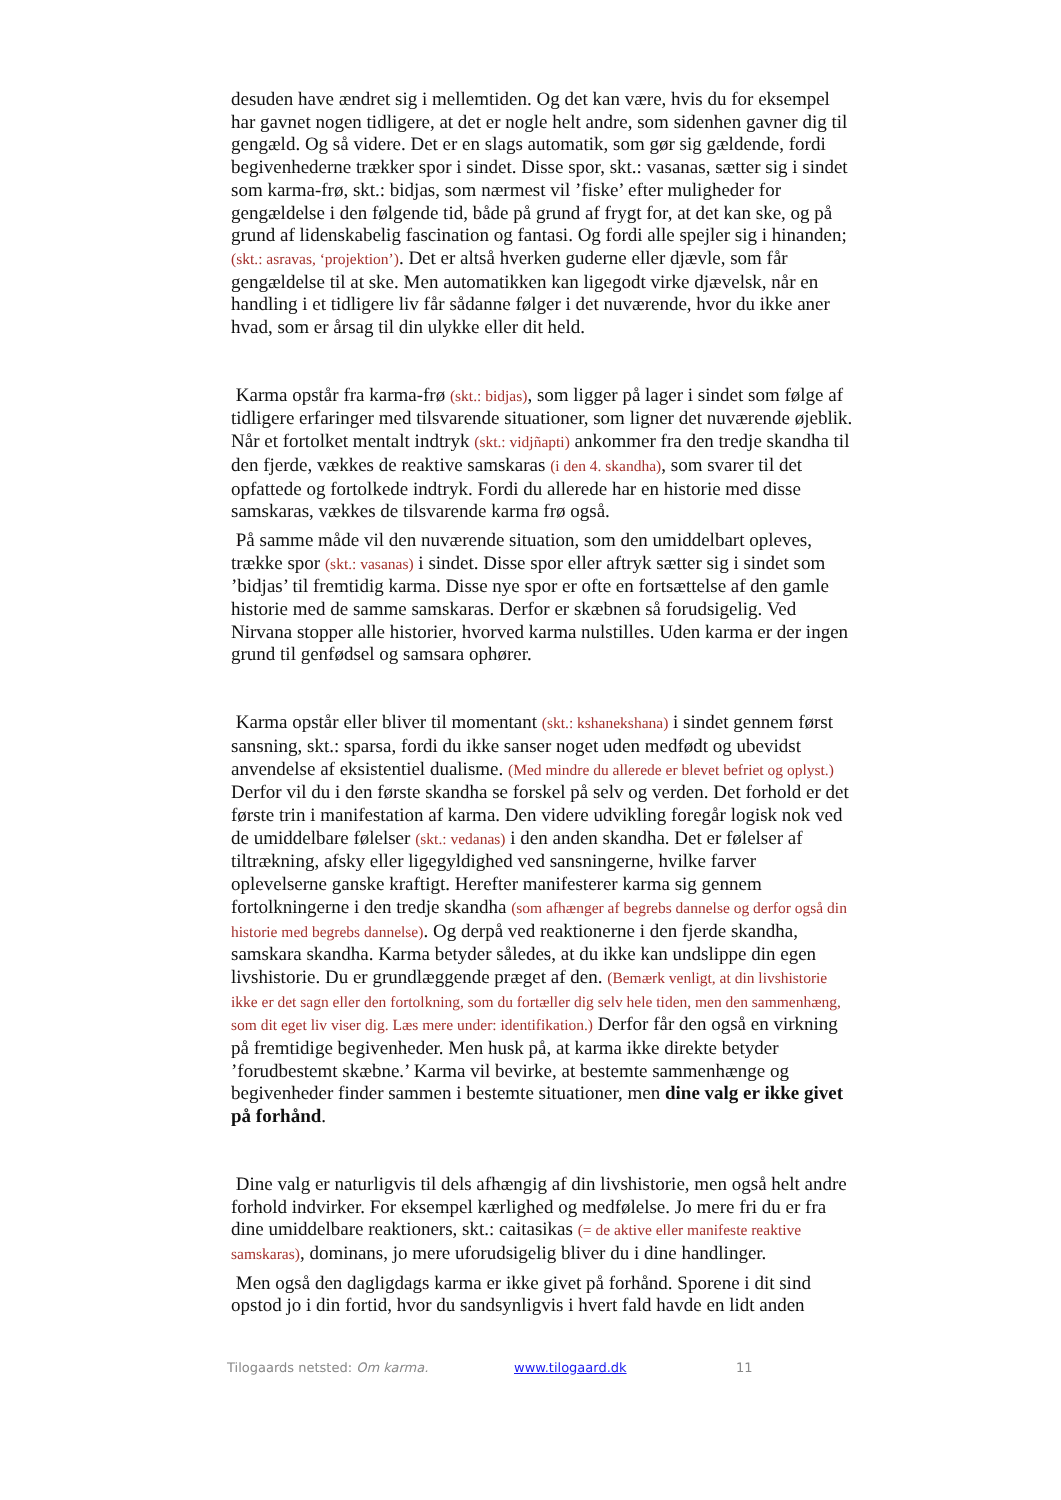desuden have ændret sig i mellemtiden. Og det kan være, hvis du for eksempel har gavnet nogen tidligere, at det er nogle helt andre, som sidenhen gavner dig til gengæld. Og så videre. Det er en slags automatik, som gør sig gældende, fordi begivenhederne trækker spor i sindet. Disse spor, skt.: vasanas, sætter sig i sindet som karma-frø, skt.: bidjas, som nærmest vil ’fiske’ efter muligheder for gengældelse i den følgende tid, både på grund af frygt for, at det kan ske, og på grund af lidenskabelig fascination og fantasi. Og fordi alle spejler sig i hinanden; (skt.: asravas, ‘projektion’). Det er altså hverken guderne eller djævle, som får gengældelse til at ske. Men automatikken kan ligegodt virke djævelsk, når en handling i et tidligere liv får sådanne følger i det nuværende, hvor du ikke aner hvad, som er årsag til din ulykke eller dit held.
Karma opstår fra karma-frø (skt.: bidjas), som ligger på lager i sindet som følge af tidligere erfaringer med tilsvarende situationer, som ligner det nuværende øjeblik. Når et fortolket mentalt indtryk (skt.: vidjñapti) ankommer fra den tredje skandha til den fjerde, vækkes de reaktive samskaras (i den 4. skandha), som svarer til det opfattede og fortolkede indtryk. Fordi du allerede har en historie med disse samskaras, vækkes de tilsvarende karma frø også.
På samme måde vil den nuværende situation, som den umiddelbart opleves, trække spor (skt.: vasanas) i sindet. Disse spor eller aftryk sætter sig i sindet som ’bidjas’ til fremtidig karma. Disse nye spor er ofte en fortsættelse af den gamle historie med de samme samskaras. Derfor er skæbnen så forudsigelig. Ved Nirvana stopper alle historier, hvorved karma nulstilles. Uden karma er der ingen grund til genfødsel og samsara ophører.
Karma opstår eller bliver til momentant (skt.: kshanekshana) i sindet gennem først sansning, skt.: sparsa, fordi du ikke sanser noget uden medfødt og ubevidst anvendelse af eksistentiel dualisme. (Med mindre du allerede er blevet befriet og oplyst.) Derfor vil du i den første skandha se forskel på selv og verden. Det forhold er det første trin i manifestation af karma. Den videre udvikling foregår logisk nok ved de umiddelbare følelser (skt.: vedanas) i den anden skandha. Det er følelser af tiltrækning, afsky eller ligegyldighed ved sansningerne, hvilke farver oplevelserne ganske kraftigt. Herefter manifesterer karma sig gennem fortolkningerne i den tredje skandha (som afhænger af begrebs dannelse og derfor også din historie med begrebs dannelse). Og derpå ved reaktionerne i den fjerde skandha, samskara skandha. Karma betyder således, at du ikke kan undslippe din egen livshistorie. Du er grundlæggende præget af den. (Bemærk venligt, at din livshistorie ikke er det sagn eller den fortolkning, som du fortæller dig selv hele tiden, men den sammenhæng, som dit eget liv viser dig. Læs mere under: identifikation.) Derfor får den også en virkning på fremtidige begivenheder. Men husk på, at karma ikke direkte betyder ’forudbestemt skæbne.’ Karma vil bevirke, at bestemte sammenhænge og begivenheder finder sammen i bestemte situationer, men dine valg er ikke givet på forhånd.
Dine valg er naturligvis til dels afhængig af din livshistorie, men også helt andre forhold indvirker. For eksempel kærlighed og medfølelse. Jo mere fri du er fra dine umiddelbare reaktioners, skt.: caitasikas (= de aktive eller manifeste reaktive samskaras), dominans, jo mere uforudsigelig bliver du i dine handlinger.
Men også den dagligdags karma er ikke givet på forhånd. Sporene i dit sind opstod jo i din fortid, hvor du sandsynligvis i hvert fald havde en lidt anden
Tilogaards netsted: Om karma. www.tilogaard.dk 11